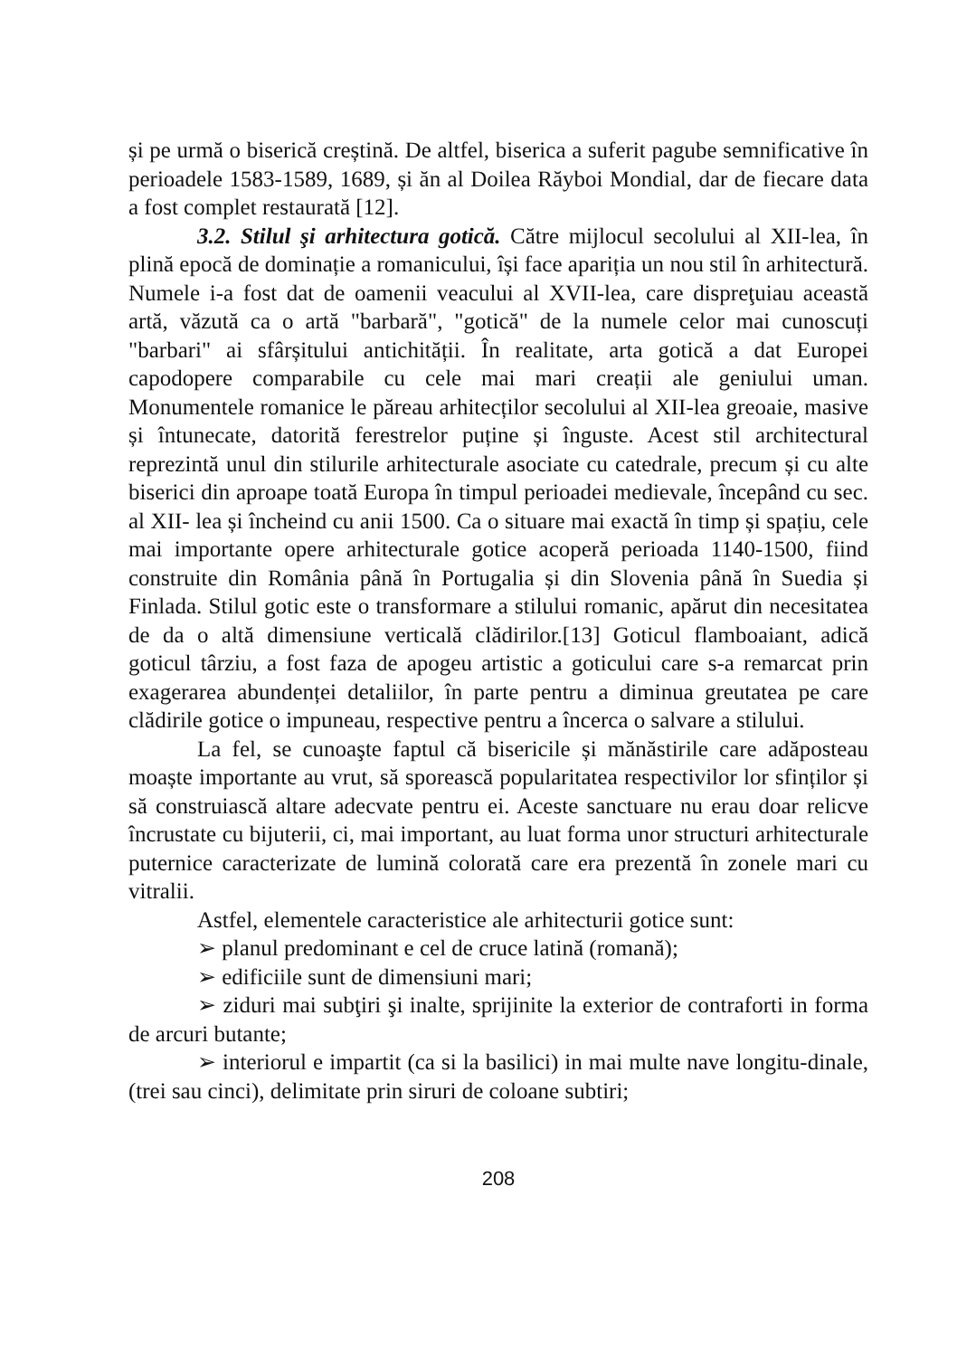și pe urmă o biserică creștină. De altfel, biserica a suferit pagube semnificative în perioadele 1583-1589, 1689, și ăn al Doilea Răyboi Mondial, dar de fiecare data a fost complet restaurată [12].
3.2. Stilul şi arhitectura gotică. Către mijlocul secolului al XII-lea, în plină epocă de dominație a romanicului, își face apariția un nou stil în arhitectură. Numele i-a fost dat de oamenii veacului al XVII-lea, care dispreţuiau această artă, văzută ca o artă "barbară", "gotică" de la numele celor mai cunoscuți "barbari" ai sfârșitului antichității. În realitate, arta gotică a dat Europei capodopere comparabile cu cele mai mari creații ale geniului uman. Monumentele romanice le păreau arhitecților secolului al XII-lea greoaie, masive și întunecate, datorită ferestrelor puține și înguste. Acest stil architectural reprezintă unul din stilurile arhitecturale asociate cu catedrale, precum și cu alte biserici din aproape toată Europa în timpul perioadei medievale, începând cu sec. al XII- lea și încheind cu anii 1500. Ca o situare mai exactă în timp și spațiu, cele mai importante opere arhitecturale gotice acoperă perioada 1140-1500, fiind construite din România până în Portugalia și din Slovenia până în Suedia și Finlada. Stilul gotic este o transformare a stilului romanic, apărut din necesitatea de da o altă dimensiune verticală clădirilor.[13] Goticul flamboaiant, adică goticul târziu, a fost faza de apogeu artistic a goticului care s-a remarcat prin exagerarea abundenței detaliilor, în parte pentru a diminua greutatea pe care clădirile gotice o impuneau, respective pentru a încerca o salvare a stilului.
La fel, se cunoaşte faptul că bisericile și mănăstirile care adăposteau moaște importante au vrut, să sporească popularitatea respectivilor lor sfinților și să construiască altare adecvate pentru ei. Aceste sanctuare nu erau doar relicve încrustate cu bijuterii, ci, mai important, au luat forma unor structuri arhitecturale puternice caracterizate de lumină colorată care era prezentă în zonele mari cu vitralii.
Astfel, elementele caracteristice ale arhitecturii gotice sunt:
➢ planul predominant e cel de cruce latină (romană);
➢ edificiile sunt de dimensiuni mari;
➢ ziduri mai subţiri şi inalte, sprijinite la exterior de contraforti in forma de arcuri butante;
➢ interiorul e impartit (ca si la basilici) in mai multe nave longitu-dinale, (trei sau cinci), delimitate prin siruri de coloane subtiri;
208